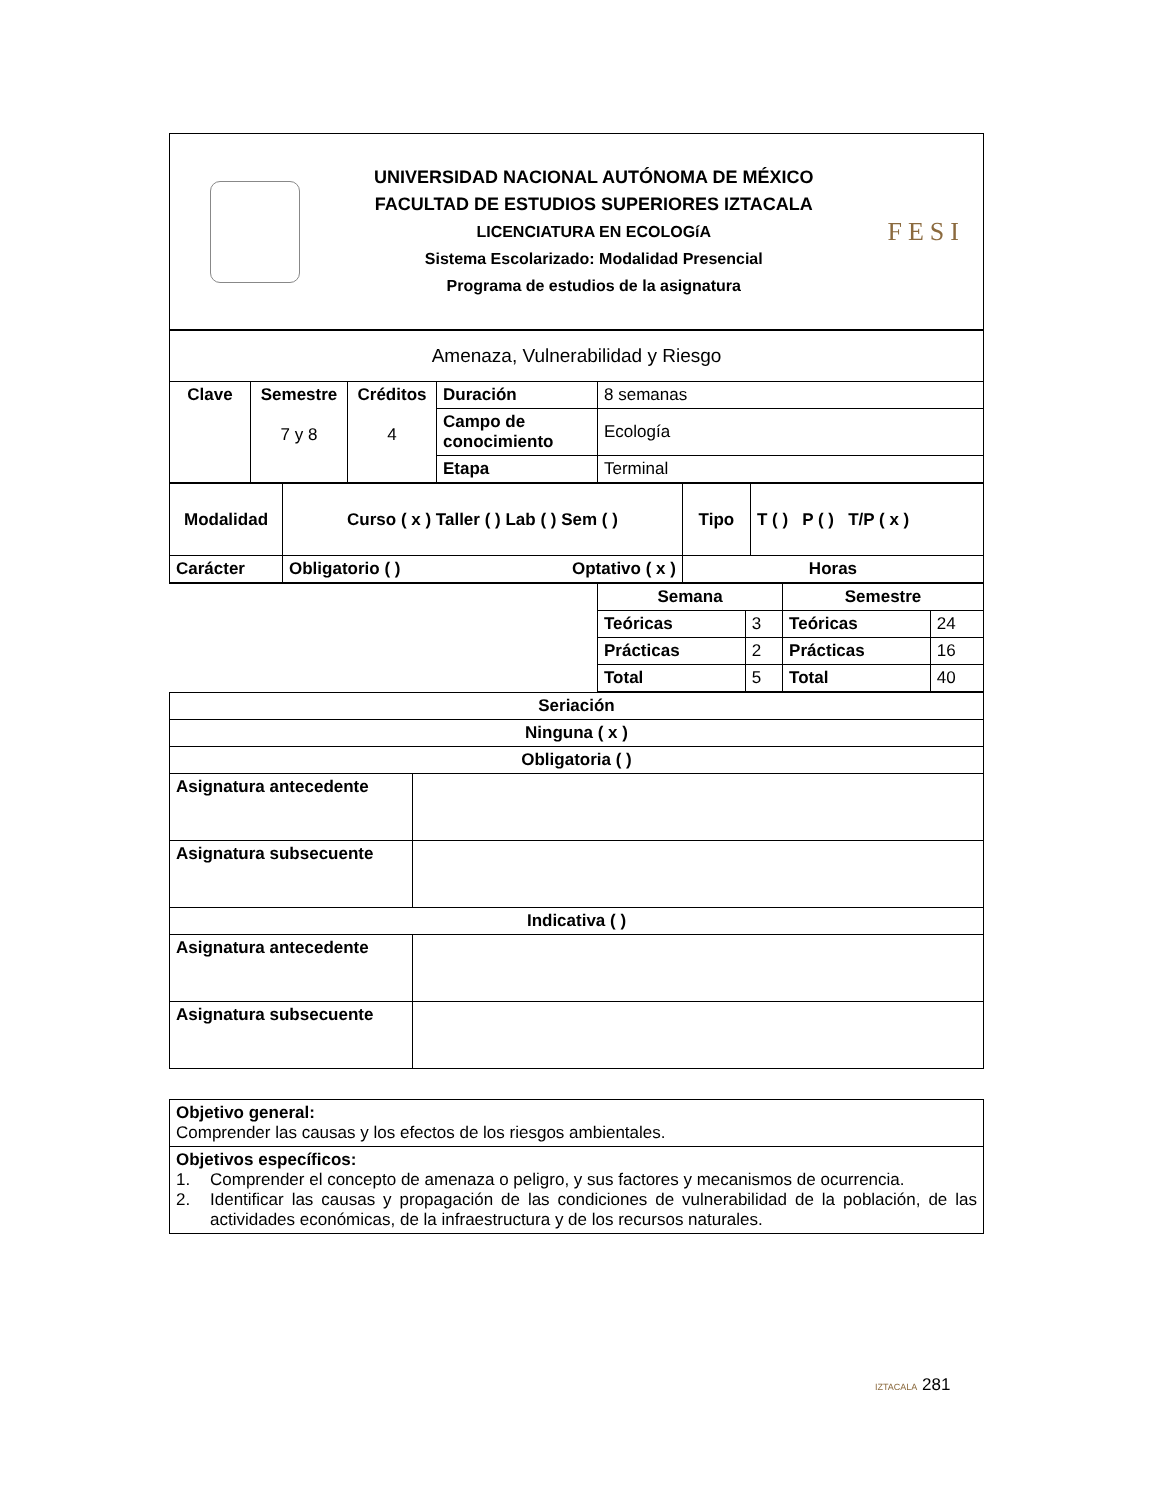UNIVERSIDAD NACIONAL AUTÓNOMA DE MÉXICO
FACULTAD DE ESTUDIOS SUPERIORES IZTACALA
LICENCIATURA EN ECOLOGíA
Sistema Escolarizado: Modalidad Presencial
Programa de estudios de la asignatura
FESI
| Amenaza, Vulnerabilidad y Riesgo | | | | |
| Clave | Semestre 7 y 8 | Créditos 4 | Duración | 8 semanas |
| | | | Campo de conocimiento | Ecología |
| | | | Etapa | Terminal |
| Modalidad | Curso ( x ) Taller ( ) Lab ( ) Sem ( ) | | Tipo | T ( ) P ( ) T/P ( x ) |
| --- | --- | --- | --- | --- |
| Carácter | Obligatorio ( ) | Optativo ( x ) | Horas | |
| | Semana | | Semestre | |
| | Teóricas | 3 | Teóricas | 24 |
| | Prácticas | 2 | Prácticas | 16 |
| | Total | 5 | Total | 40 |
| Seriación | |
| --- | --- |
| Ninguna ( x ) | |
| Obligatoria ( ) | |
| Asignatura antecedente | |
| Asignatura subsecuente | |
| Indicativa ( ) | |
| Asignatura antecedente | |
| Asignatura subsecuente | |
| Objetivo general: Comprender las causas y los efectos de los riesgos ambientales. |
| Objetivos específicos: 1. Comprender el concepto de amenaza o peligro, y sus factores y mecanismos de ocurrencia. 2. Identificar las causas y propagación de las condiciones de vulnerabilidad de la población, de las actividades económicas, de la infraestructura y de los recursos naturales. |
IZTACALA 281